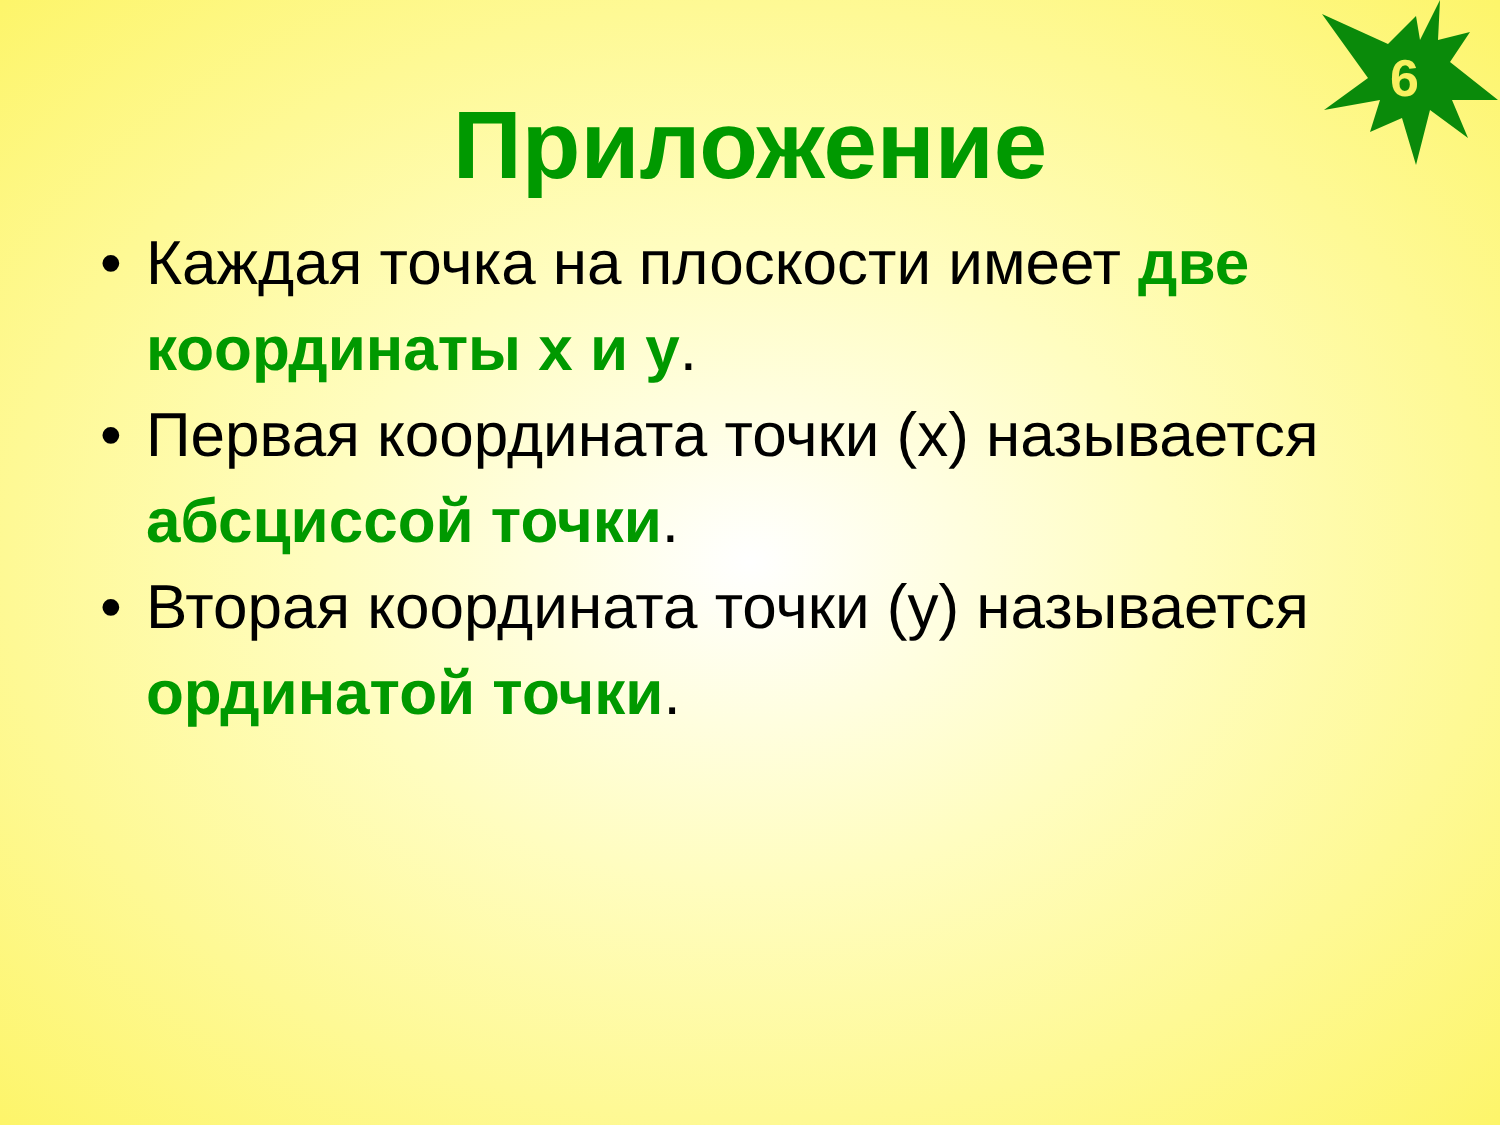6
Приложение
• Каждая точка на плоскости имеет две координаты x и у.
• Первая координата точки (x) называется абсциссой точки.
• Вторая координата точки (у) называется ординатой точки.